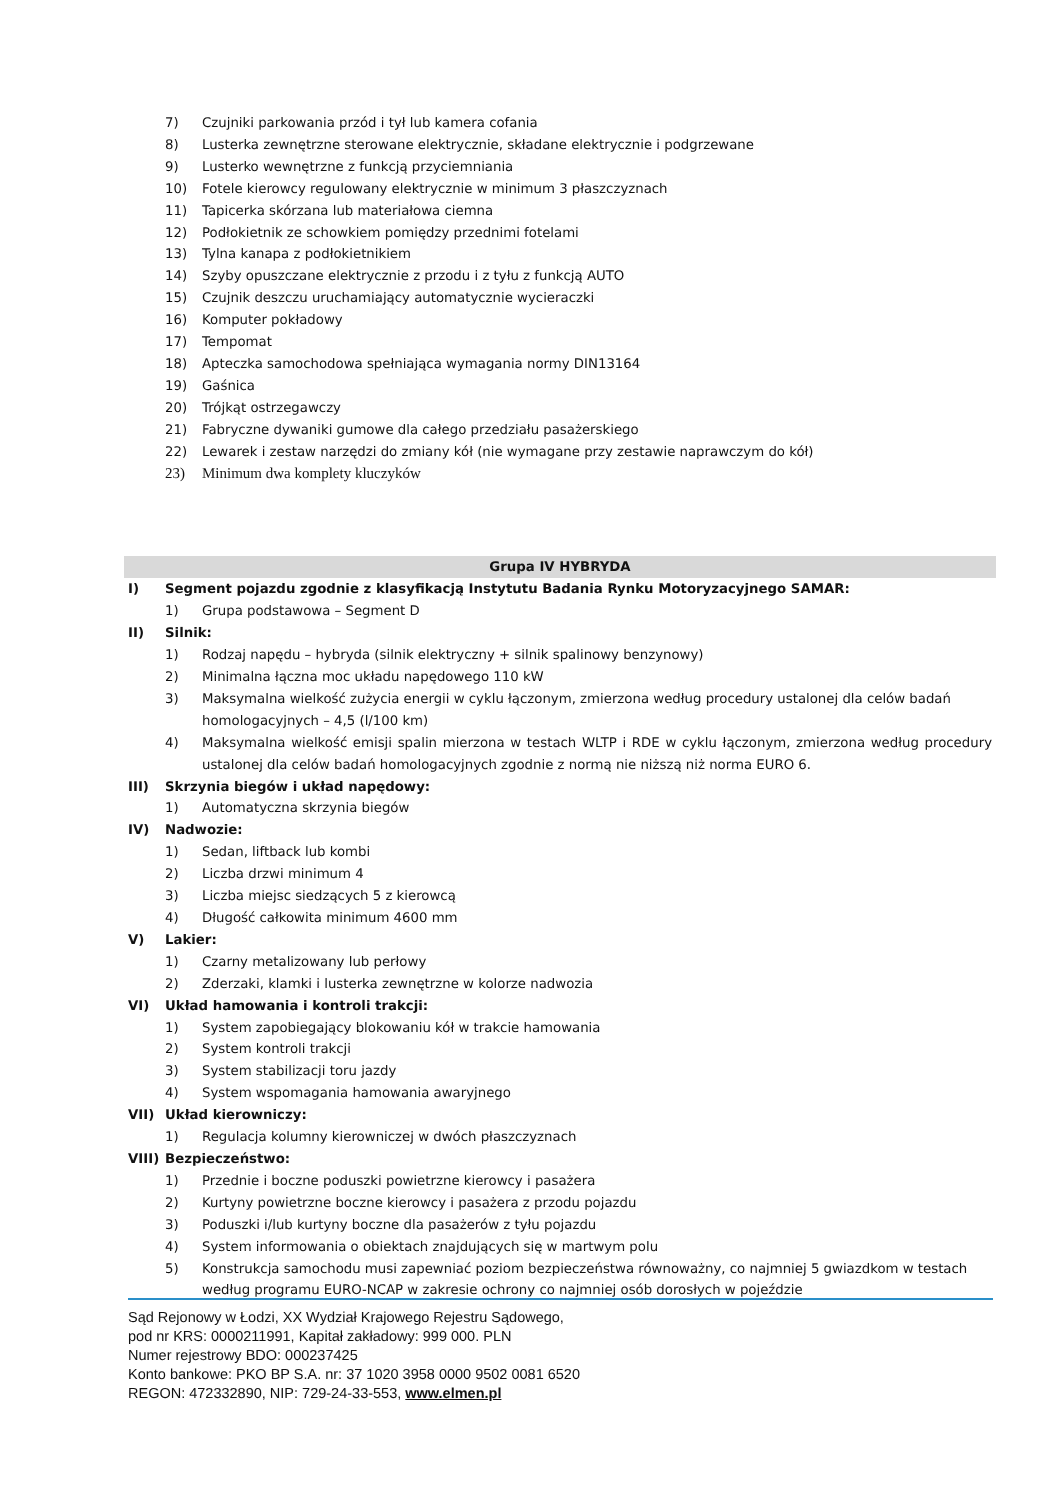7) Czujniki parkowania przód i tył lub kamera cofania
8) Lusterka zewnętrzne sterowane elektrycznie, składane elektrycznie i podgrzewane
9) Lusterko wewnętrzne z funkcją przyciemniania
10) Fotele kierowcy regulowany elektrycznie w minimum 3 płaszczyznach
11) Tapicerka skórzana lub materiałowa ciemna
12) Podłokietnik ze schowkiem pomiędzy przednimi fotelami
13) Tylna kanapa z podłokietnikiem
14) Szyby opuszczane elektrycznie z przodu i z tyłu z funkcją AUTO
15) Czujnik deszczu uruchamiający automatycznie wycieraczki
16) Komputer pokładowy
17) Tempomat
18) Apteczka samochodowa spełniająca wymagania normy DIN13164
19) Gaśnica
20) Trójkąt ostrzegawczy
21) Fabryczne dywaniki gumowe dla całego przedziału pasażerskiego
22) Lewarek i zestaw narzędzi do zmiany kół (nie wymagane przy zestawie naprawczym do kół)
23) Minimum dwa komplety kluczyków
Grupa IV HYBRYDA
I) Segment pojazdu zgodnie z klasyfikacją Instytutu Badania Rynku Motoryzacyjnego SAMAR:
1) Grupa podstawowa – Segment D
II) Silnik:
1) Rodzaj napędu – hybryda (silnik elektryczny + silnik spalinowy benzynowy)
2) Minimalna łączna moc układu napędowego 110 kW
3) Maksymalna wielkość zużycia energii w cyklu łączonym, zmierzona według procedury ustalonej dla celów badań homologacyjnych – 4,5 (l/100 km)
4) Maksymalna wielkość emisji spalin mierzona w testach WLTP i RDE w cyklu łączonym, zmierzona według procedury ustalonej dla celów badań homologacyjnych zgodnie z normą nie niższą niż norma EURO 6.
III) Skrzynia biegów i układ napędowy:
1) Automatyczna skrzynia biegów
IV) Nadwozie:
1) Sedan, liftback lub kombi
2) Liczba drzwi minimum 4
3) Liczba miejsc siedzących 5 z kierowcą
4) Długość całkowita minimum 4600 mm
V) Lakier:
1) Czarny metalizowany lub perłowy
2) Zderzaki, klamki i lusterka zewnętrzne w kolorze nadwozia
VI) Układ hamowania i kontroli trakcji:
1) System zapobiegający blokowaniu kół w trakcie hamowania
2) System kontroli trakcji
3) System stabilizacji toru jazdy
4) System wspomagania hamowania awaryjnego
VII) Układ kierowniczy:
1) Regulacja kolumny kierowniczej w dwóch płaszczyznach
VIII) Bezpieczeństwo:
1) Przednie i boczne poduszki powietrzne kierowcy i pasażera
2) Kurtyny powietrzne boczne kierowcy i pasażera z przodu pojazdu
3) Poduszki i/lub kurtyny boczne dla pasażerów z tyłu pojazdu
4) System informowania o obiektach znajdujących się w martwym polu
5) Konstrukcja samochodu musi zapewniać poziom bezpieczeństwa równoważny, co najmniej 5 gwiazdkom w testach według programu EURO-NCAP w zakresie ochrony co najmniej osób dorosłych w pojeździe
Sąd Rejonowy w Łodzi, XX Wydział Krajowego Rejestru Sądowego,
pod nr KRS: 0000211991, Kapitał zakładowy: 999 000. PLN
Numer rejestrowy BDO: 000237425
Konto bankowe: PKO BP S.A. nr: 37 1020 3958 0000 9502 0081 6520
REGON: 472332890, NIP: 729-24-33-553, www.elmen.pl